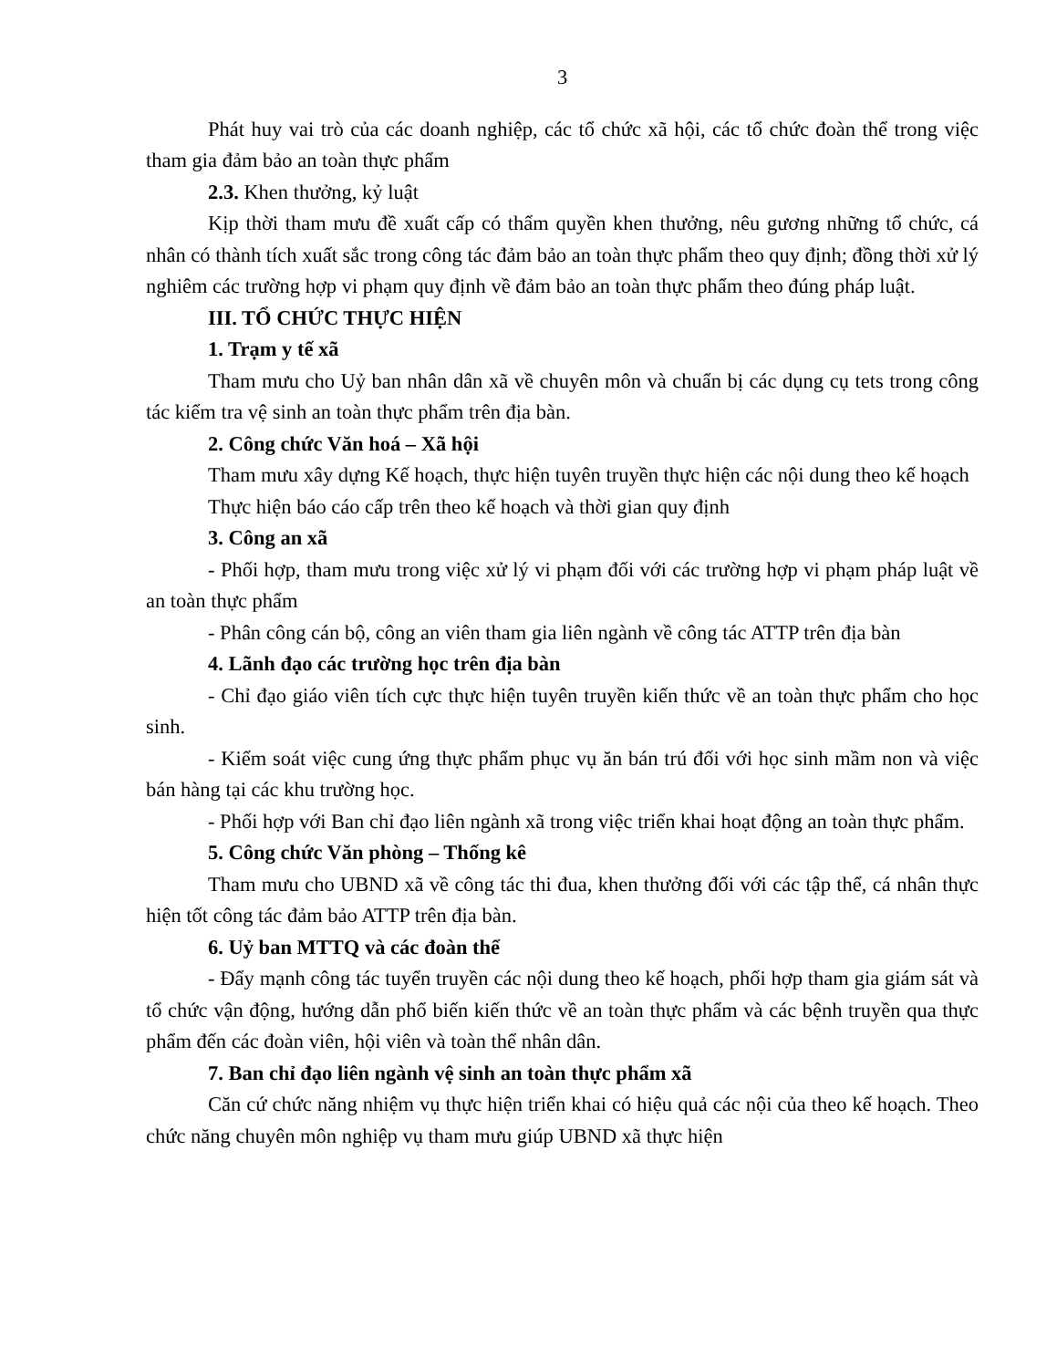3
Phát huy vai trò của các doanh nghiệp, các tổ chức xã hội, các tổ chức đoàn thể trong việc tham gia đảm bảo an toàn thực phẩm
2.3. Khen thưởng, kỷ luật
Kịp thời tham mưu đề xuất cấp có thẩm quyền khen thưởng, nêu gương những tổ chức, cá nhân có thành tích xuất sắc trong công tác đảm bảo an toàn thực phẩm theo quy định; đồng thời xử lý nghiêm các trường hợp vi phạm quy định về đảm bảo an toàn thực phẩm theo đúng pháp luật.
III. TỔ CHỨC THỰC HIỆN
1. Trạm y tế xã
Tham mưu cho Uỷ ban nhân dân xã về chuyên môn và chuẩn bị các dụng cụ tets trong công tác kiểm tra vệ sinh an toàn thực phẩm trên địa bàn.
2. Công chức Văn hoá – Xã hội
Tham mưu xây dựng Kế hoạch, thực hiện tuyên truyền thực hiện các nội dung theo kế hoạch
Thực hiện báo cáo cấp trên theo kế hoạch và thời gian quy định
3. Công an xã
- Phối hợp, tham mưu trong việc xử lý vi phạm đối với các trường hợp vi phạm pháp luật về an toàn thực phẩm
- Phân công cán bộ, công an viên tham gia liên ngành về công tác ATTP trên địa bàn
4. Lãnh đạo các trường học trên địa bàn
- Chỉ đạo giáo viên tích cực thực hiện tuyên truyền kiến thức về an toàn thực phẩm cho học sinh.
- Kiểm soát việc cung ứng thực phẩm phục vụ ăn bán trú đối với học sinh mầm non và việc bán hàng tại các khu trường học.
- Phối hợp với Ban chỉ đạo liên ngành xã trong việc triển khai hoạt động an toàn thực phẩm.
5. Công chức Văn phòng – Thống kê
Tham mưu cho UBND xã về công tác thi đua, khen thưởng đối với các tập thể, cá nhân thực hiện tốt công tác đảm bảo ATTP trên địa bàn.
6. Uỷ ban MTTQ và các đoàn thể
- Đẩy mạnh công tác tuyển truyền các nội dung theo kế hoạch, phối hợp tham gia giám sát và tổ chức vận động, hướng dẫn phổ biến kiến thức về an toàn thực phẩm và các bệnh truyền qua thực phẩm đến các đoàn viên, hội viên và toàn thể nhân dân.
7. Ban chỉ đạo liên ngành vệ sinh an toàn thực phẩm xã
Căn cứ chức năng nhiệm vụ thực hiện triển khai có hiệu quả các nội của theo kế hoạch. Theo chức năng chuyên môn nghiệp vụ tham mưu giúp UBND xã thực hiện